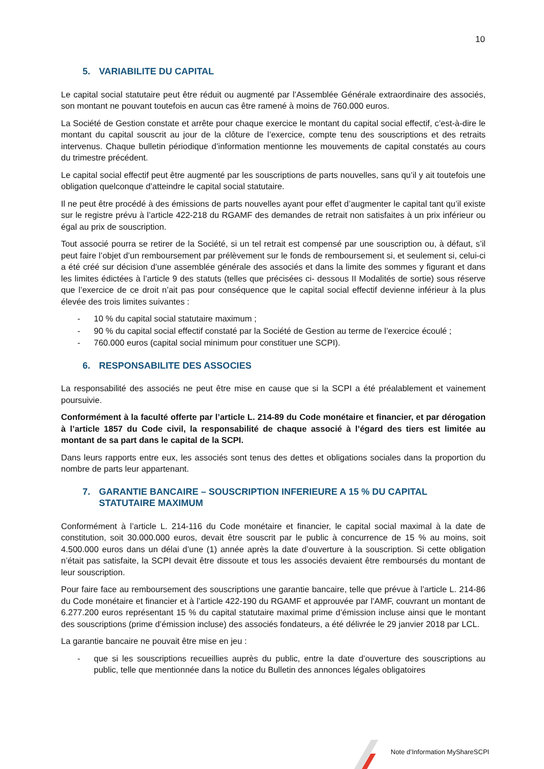10
5. VARIABILITE DU CAPITAL
Le capital social statutaire peut être réduit ou augmenté par l’Assemblée Générale extraordinaire des associés, son montant ne pouvant toutefois en aucun cas être ramené à moins de 760.000 euros.
La Société de Gestion constate et arrête pour chaque exercice le montant du capital social effectif, c’est-à-dire le montant du capital souscrit au jour de la clôture de l’exercice, compte tenu des souscriptions et des retraits intervenus. Chaque bulletin périodique d’information mentionne les mouvements de capital constatés au cours du trimestre précédent.
Le capital social effectif peut être augmenté par les souscriptions de parts nouvelles, sans qu’il y ait toutefois une obligation quelconque d’atteindre le capital social statutaire.
Il ne peut être procédé à des émissions de parts nouvelles ayant pour effet d’augmenter le capital tant qu’il existe sur le registre prévu à l’article 422-218 du RGAMF des demandes de retrait non satisfaites à un prix inférieur ou égal au prix de souscription.
Tout associé pourra se retirer de la Société, si un tel retrait est compensé par une souscription ou, à défaut, s’il peut faire l’objet d’un remboursement par prélèvement sur le fonds de remboursement si, et seulement si, celui-ci a été créé sur décision d’une assemblée générale des associés et dans la limite des sommes y figurant et dans les limites édictées à l’article 9 des statuts (telles que précisées ci- dessous II Modalités de sortie) sous réserve que l’exercice de ce droit n’ait pas pour conséquence que le capital social effectif devienne inférieur à la plus élevée des trois limites suivantes :
- 10 % du capital social statutaire maximum ;
- 90 % du capital social effectif constaté par la Société de Gestion au terme de l’exercice écoulé ;
- 760.000 euros (capital social minimum pour constituer une SCPI).
6. RESPONSABILITE DES ASSOCIES
La responsabilité des associés ne peut être mise en cause que si la SCPI a été préalablement et vainement poursuivie.
Conformément à la faculté offerte par l’article L. 214-89 du Code monétaire et financier, et par dérogation à l’article 1857 du Code civil, la responsabilité de chaque associé à l’égard des tiers est limitée au montant de sa part dans le capital de la SCPI.
Dans leurs rapports entre eux, les associés sont tenus des dettes et obligations sociales dans la proportion du nombre de parts leur appartenant.
7. GARANTIE BANCAIRE – SOUSCRIPTION INFERIEURE A 15 % DU CAPITAL STATUTAIRE MAXIMUM
Conformément à l’article L. 214-116 du Code monétaire et financier, le capital social maximal à la date de constitution, soit 30.000.000 euros, devait être souscrit par le public à concurrence de 15 % au moins, soit 4.500.000 euros dans un délai d’une (1) année après la date d’ouverture à la souscription. Si cette obligation n’était pas satisfaite, la SCPI devait être dissoute et tous les associés devaient être remboursés du montant de leur souscription.
Pour faire face au remboursement des souscriptions une garantie bancaire, telle que prévue à l’article L. 214-86 du Code monétaire et financier et à l’article 422-190 du RGAMF et approuvée par l’AMF, couvrant un montant de 6.277.200 euros représentant 15 % du capital statutaire maximal prime d’émission incluse ainsi que le montant des souscriptions (prime d’émission incluse) des associés fondateurs, a été délivrée le 29 janvier 2018 par LCL.
La garantie bancaire ne pouvait être mise en jeu :
- que si les souscriptions recueillies auprès du public, entre la date d’ouverture des souscriptions au public, telle que mentionnée dans la notice du Bulletin des annonces légales obligatoires
Note d’Information MyShareSCPI